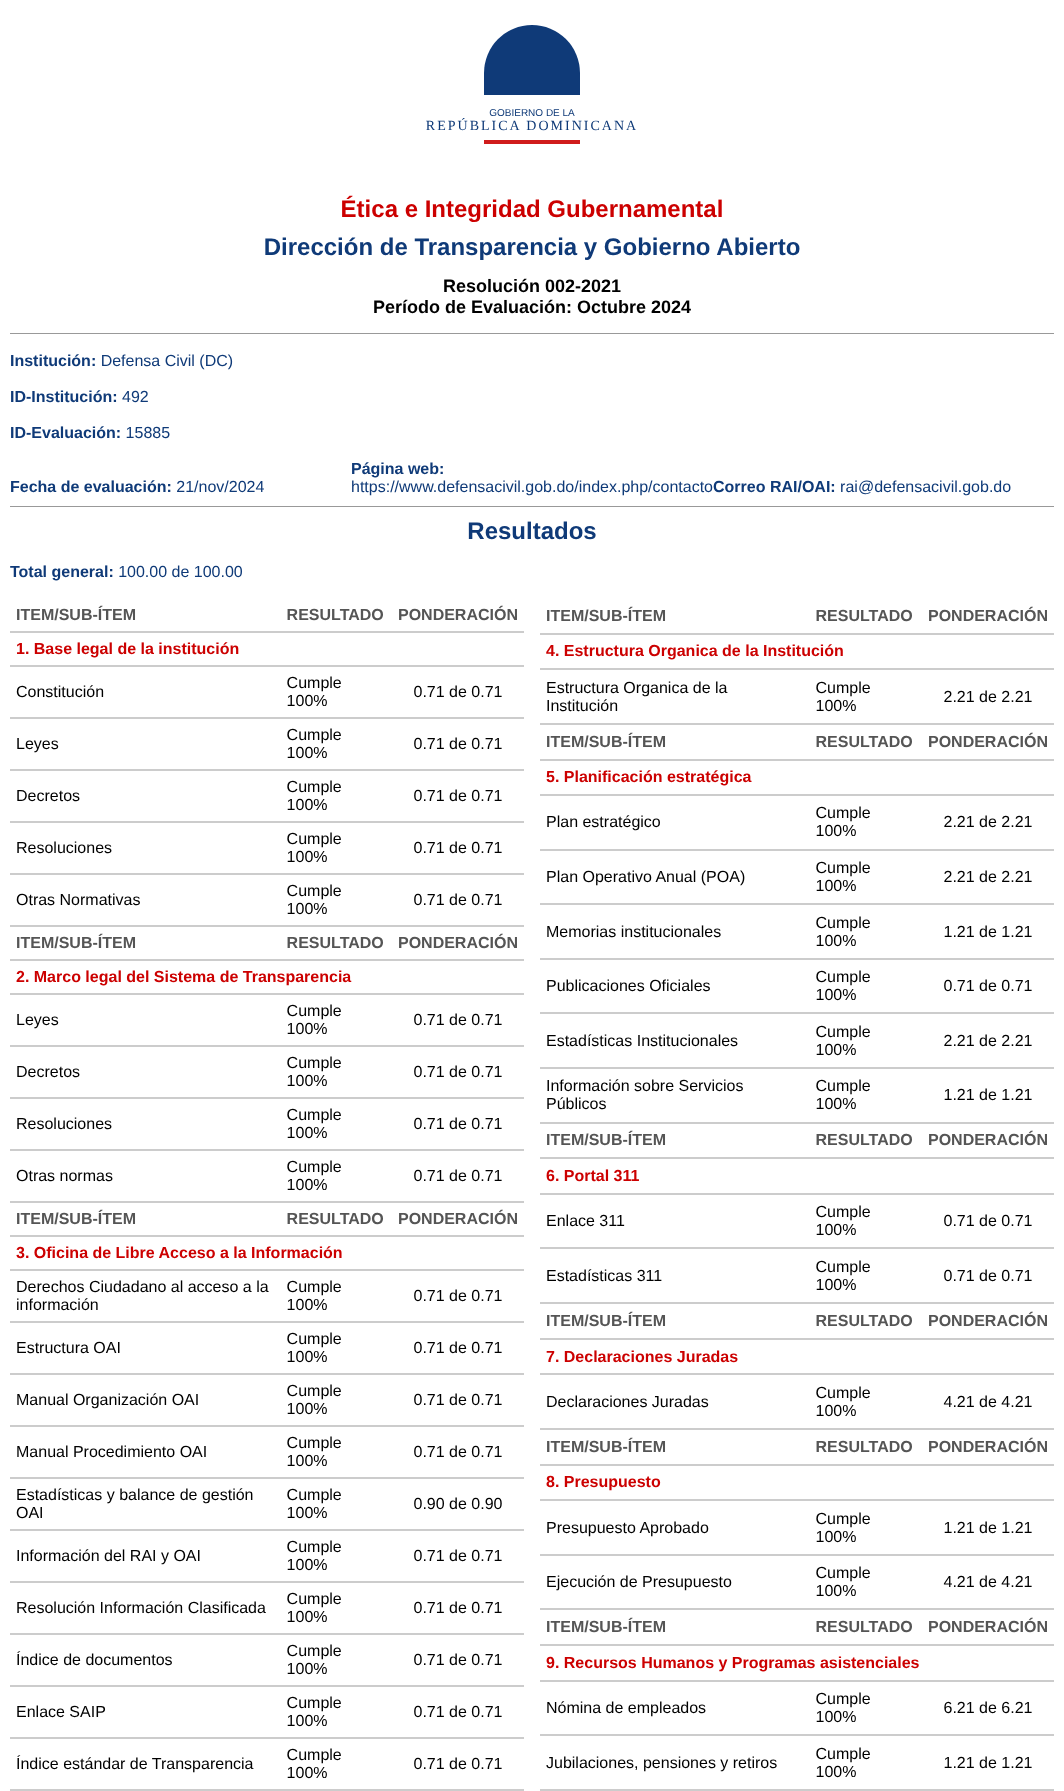GOBIERNO DE LA
REPÚBLICA DOMINICANA
Ética e Integridad Gubernamental
Dirección de Transparencia y Gobierno Abierto
Resolución 002-2021
Período de Evaluación: Octubre 2024
Institución: Defensa Civil (DC)
ID-Institución: 492
ID-Evaluación: 15885
Fecha de evaluación: 21/nov/2024
Página web:
https://www.defensacivil.gob.do/index.php/contacto
Correo RAI/OAI: rai@defensacivil.gob.do
Resultados
Total general: 100.00 de 100.00
| ITEM/SUB-ÍTEM | RESULTADO | PONDERACIÓN |
| --- | --- | --- |
| 1. Base legal de la institución | | |
| Constitución | Cumple 100% | 0.71 de 0.71 |
| Leyes | Cumple 100% | 0.71 de 0.71 |
| Decretos | Cumple 100% | 0.71 de 0.71 |
| Resoluciones | Cumple 100% | 0.71 de 0.71 |
| Otras Normativas | Cumple 100% | 0.71 de 0.71 |
| ITEM/SUB-ÍTEM | RESULTADO | PONDERACIÓN |
| 2. Marco legal del Sistema de Transparencia | | |
| Leyes | Cumple 100% | 0.71 de 0.71 |
| Decretos | Cumple 100% | 0.71 de 0.71 |
| Resoluciones | Cumple 100% | 0.71 de 0.71 |
| Otras normas | Cumple 100% | 0.71 de 0.71 |
| ITEM/SUB-ÍTEM | RESULTADO | PONDERACIÓN |
| 3. Oficina de Libre Acceso a la Información | | |
| Derechos Ciudadano al acceso a la información | Cumple 100% | 0.71 de 0.71 |
| Estructura OAI | Cumple 100% | 0.71 de 0.71 |
| Manual Organización OAI | Cumple 100% | 0.71 de 0.71 |
| Manual Procedimiento OAI | Cumple 100% | 0.71 de 0.71 |
| Estadísticas y balance de gestión OAI | Cumple 100% | 0.90 de 0.90 |
| Información del RAI y OAI | Cumple 100% | 0.71 de 0.71 |
| Resolución Información Clasificada | Cumple 100% | 0.71 de 0.71 |
| Índice de documentos | Cumple 100% | 0.71 de 0.71 |
| Enlace SAIP | Cumple 100% | 0.71 de 0.71 |
| Índice estándar de Transparencia | Cumple 100% | 0.71 de 0.71 |
| ITEM/SUB-ÍTEM | RESULTADO | PONDERACIÓN |
| --- | --- | --- |
| 4. Estructura Organica de la Institución | | |
| Estructura Organica de la Institución | Cumple 100% | 2.21 de 2.21 |
| ITEM/SUB-ÍTEM | RESULTADO | PONDERACIÓN |
| 5. Planificación estratégica | | |
| Plan estratégico | Cumple 100% | 2.21 de 2.21 |
| Plan Operativo Anual (POA) | Cumple 100% | 2.21 de 2.21 |
| Memorias institucionales | Cumple 100% | 1.21 de 1.21 |
| Publicaciones Oficiales | Cumple 100% | 0.71 de 0.71 |
| Estadísticas Institucionales | Cumple 100% | 2.21 de 2.21 |
| Información sobre Servicios Públicos | Cumple 100% | 1.21 de 1.21 |
| ITEM/SUB-ÍTEM | RESULTADO | PONDERACIÓN |
| 6. Portal 311 | | |
| Enlace 311 | Cumple 100% | 0.71 de 0.71 |
| Estadísticas 311 | Cumple 100% | 0.71 de 0.71 |
| ITEM/SUB-ÍTEM | RESULTADO | PONDERACIÓN |
| 7. Declaraciones Juradas | | |
| Declaraciones Juradas | Cumple 100% | 4.21 de 4.21 |
| ITEM/SUB-ÍTEM | RESULTADO | PONDERACIÓN |
| 8. Presupuesto | | |
| Presupuesto Aprobado | Cumple 100% | 1.21 de 1.21 |
| Ejecución de Presupuesto | Cumple 100% | 4.21 de 4.21 |
| ITEM/SUB-ÍTEM | RESULTADO | PONDERACIÓN |
| 9. Recursos Humanos y Programas asistenciales | | |
| Nómina de empleados | Cumple 100% | 6.21 de 6.21 |
| Jubilaciones, pensiones y retiros | Cumple 100% | 1.21 de 1.21 |